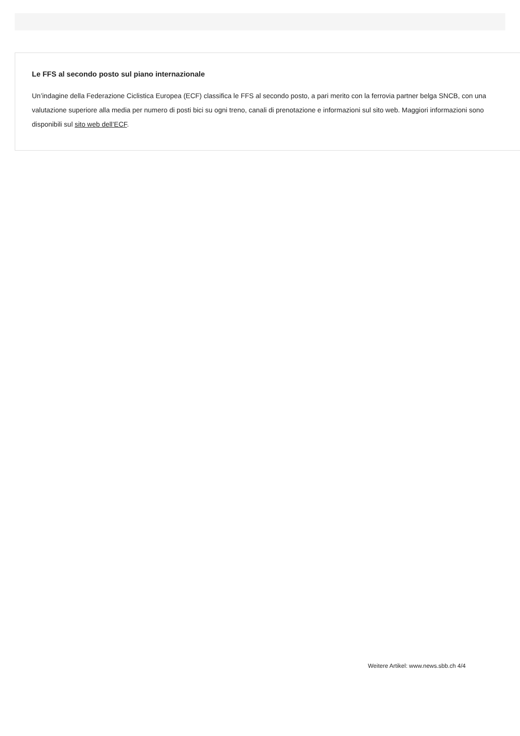Le FFS al secondo posto sul piano internazionale
Un’indagine della Federazione Ciclistica Europea (ECF) classifica le FFS al secondo posto, a pari merito con la ferrovia partner belga SNCB, con una valutazione superiore alla media per numero di posti bici su ogni treno, canali di prenotazione e informazioni sul sito web. Maggiori informazioni sono disponibili sul sito web dell’ECF.
Weitere Artikel: www.news.sbb.ch 4/4